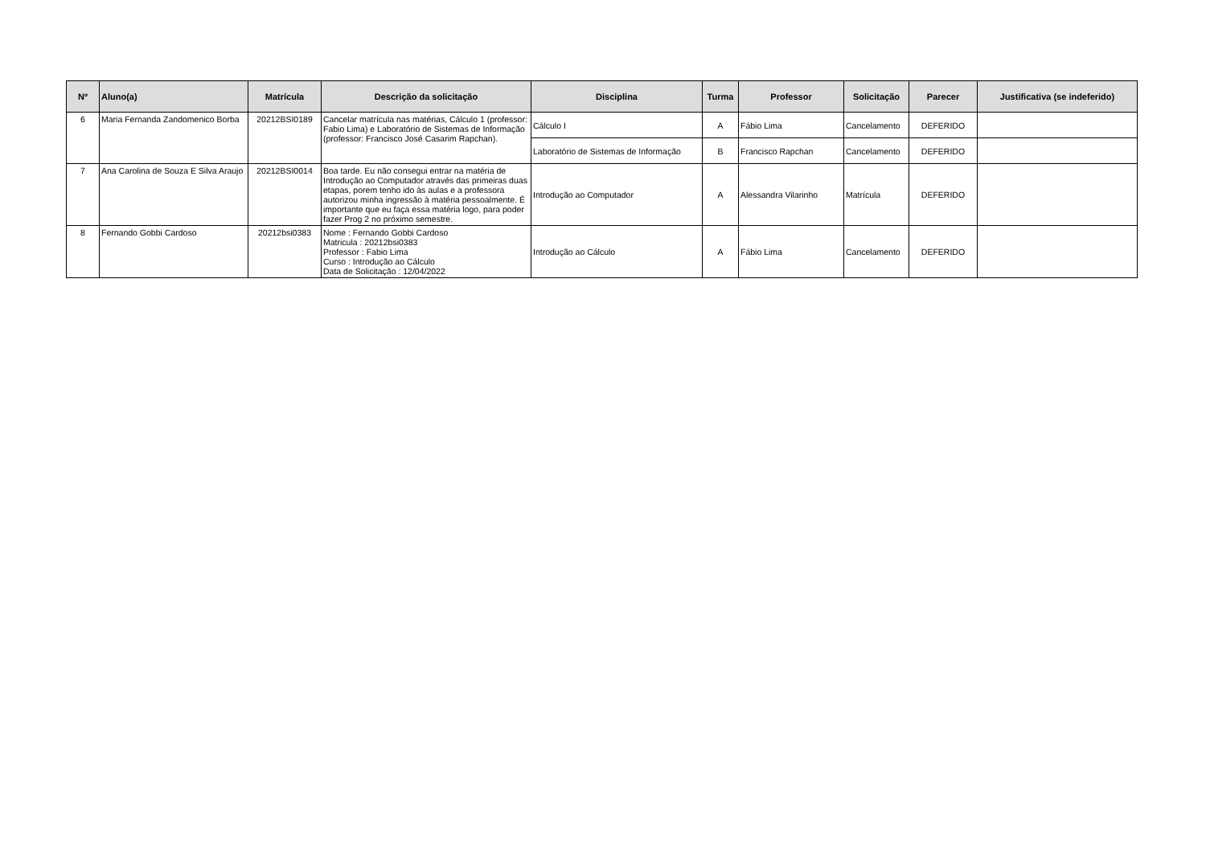| Nº | Aluno(a) | Matrícula | Descrição da solicitação | Disciplina | Turma | Professor | Solicitação | Parecer | Justificativa (se indeferido) |
| --- | --- | --- | --- | --- | --- | --- | --- | --- | --- |
| 6 | Maria Fernanda Zandomenico Borba | 20212BSI0189 | Cancelar matrícula nas matérias, Cálculo 1 (professor: Fabio Lima) e Laboratório de Sistemas de Informação (professor: Francisco José Casarim Rapchan). | Cálculo I | A | Fábio Lima | Cancelamento | DEFERIDO | |
| | | | | Laboratório de Sistemas de Informação | B | Francisco Rapchan | Cancelamento | DEFERIDO | |
| 7 | Ana Carolina de Souza E Silva Araujo | 20212BSI0014 | Boa tarde. Eu não consegui entrar na matéria de Introdução ao Computador através das primeiras duas etapas, porem tenho ido às aulas e a professora autorizou minha ingressão à matéria pessoalmente. É importante que eu faça essa matéria logo, para poder fazer Prog 2 no próximo semestre. | Introdução ao Computador | A | Alessandra Vilarinho | Matrícula | DEFERIDO | |
| 8 | Fernando Gobbi Cardoso | 20212bsi0383 | Nome : Fernando Gobbi Cardoso Matricula : 20212bsi0383 Professor : Fabio Lima Curso : Introdução ao Cálculo Data de Solicitação : 12/04/2022 | Introdução ao Cálculo | A | Fábio Lima | Cancelamento | DEFERIDO | |